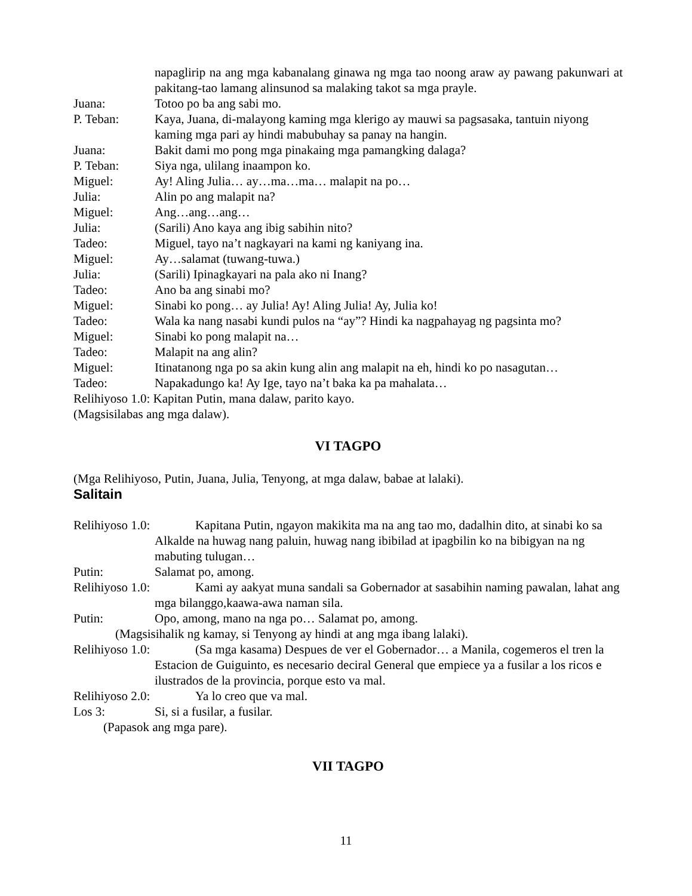napaglirip na ang mga kabanalang ginawa ng mga tao noong araw ay pawang pakunwari at pakitang-tao lamang alinsunod sa malaking takot sa mga prayle.
Juana: Totoo po ba ang sabi mo.
P. Teban: Kaya, Juana, di-malayong kaming mga klerigo ay mauwi sa pagsasaka, tantuin niyong kaming mga pari ay hindi mabubuhay sa panay na hangin.
Juana: Bakit dami mo pong mga pinakaing mga pamangking dalaga?
P. Teban: Siya nga, ulilang inaampon ko.
Miguel: Ay! Aling Julia… ay…ma…ma… malapit na po…
Julia: Alin po ang malapit na?
Miguel: Ang…ang…ang…
Julia: (Sarili) Ano kaya ang ibig sabihin nito?
Tadeo: Miguel, tayo na’t nagkayari na kami ng kaniyang ina.
Miguel: Ay…salamat (tuwang-tuwa.)
Julia: (Sarili) Ipinagkayari na pala ako ni Inang?
Tadeo: Ano ba ang sinabi mo?
Miguel: Sinabi ko pong… ay Julia! Ay! Aling Julia! Ay, Julia ko!
Tadeo: Wala ka nang nasabi kundi pulos na “ay”? Hindi ka nagpahayag ng pagsinta mo?
Miguel: Sinabi ko pong malapit na…
Tadeo: Malapit na ang alin?
Miguel: Itinatanong nga po sa akin kung alin ang malapit na eh, hindi ko po nasagutan…
Tadeo: Napakadungo ka! Ay Ige, tayo na’t baka ka pa mahalata…
Relihiyoso 1.0: Kapitan Putin, mana dalaw, parito kayo.
(Magsisilabas ang mga dalaw).
VI TAGPO
(Mga Relihiyoso, Putin, Juana, Julia, Tenyong, at mga dalaw, babae at lalaki).
Salitain
Relihiyoso 1.0:
Kapitana Putin, ngayon makikita ma na ang tao mo, dadalhin dito, at sinabi ko sa Alkalde na huwag nang paluin, huwag nang ibibilad at ipagbilin ko na bibigyan na ng mabuting tulugan…
Putin: Salamat po, among.
Relihiyoso 1.0:
Kami ay aakyat muna sandali sa Gobernador at sasabihin naming pawalan, lahat ang mga bilanggo,kaawa-awa naman sila.
Putin: Opo, among, mano na nga po… Salamat po, among.
(Magsisihalik ng kamay, si Tenyong ay hindi at ang mga ibang lalaki).
Relihiyoso 1.0:
(Sa mga kasama) Despues de ver el Gobernador… a Manila, cogemeros el tren la Estacion de Guiguinto, es necesario deciral General que empiece ya a fusilar a los ricos e ilustrados de la provincia, porque esto va mal.
Relihiyoso 2.0:
Ya lo creo que va mal.
Los 3: Si, si a fusilar, a fusilar.
(Papasok ang mga pare).
VII TAGPO
11